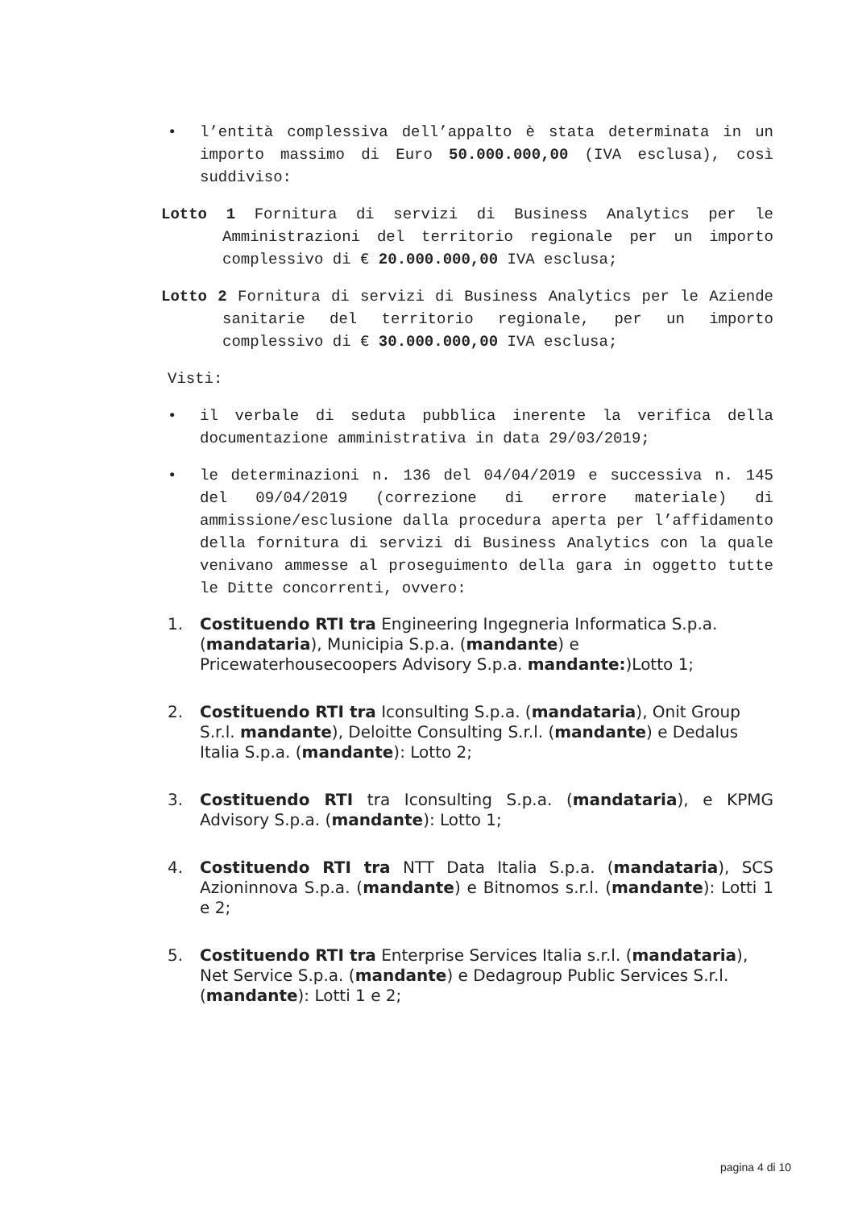• l’entità complessiva dell’appalto è stata determinata in un importo massimo di Euro 50.000.000,00 (IVA esclusa), così suddiviso:
Lotto 1 Fornitura di servizi di Business Analytics per le Amministrazioni del territorio regionale per un importo complessivo di € 20.000.000,00 IVA esclusa;
Lotto 2 Fornitura di servizi di Business Analytics per le Aziende sanitarie del territorio regionale, per un importo complessivo di € 30.000.000,00 IVA esclusa;
Visti:
• il verbale di seduta pubblica inerente la verifica della documentazione amministrativa in data 29/03/2019;
• le determinazioni n. 136 del 04/04/2019 e successiva n. 145 del 09/04/2019 (correzione di errore materiale) di ammissione/esclusione dalla procedura aperta per l’affidamento della fornitura di servizi di Business Analytics con la quale venivano ammesse al proseguimento della gara in oggetto tutte le Ditte concorrenti, ovvero:
1. Costituendo RTI tra Engineering Ingegneria Informatica S.p.a. (mandataria), Municipia S.p.a. (mandante) e Pricewaterhousecoopers Advisory S.p.a. mandante:)Lotto 1;
2. Costituendo RTI tra Iconsulting S.p.a. (mandataria), Onit Group S.r.l. mandante), Deloitte Consulting S.r.l. (mandante) e Dedalus Italia S.p.a. (mandante): Lotto 2;
3. Costituendo RTI tra Iconsulting S.p.a. (mandataria), e KPMG Advisory S.p.a. (mandante): Lotto 1;
4. Costituendo RTI tra NTT Data Italia S.p.a. (mandataria), SCS Azioninnova S.p.a. (mandante) e Bitnomos s.r.l. (mandante): Lotti 1 e 2;
5. Costituendo RTI tra Enterprise Services Italia s.r.l. (mandataria), Net Service S.p.a. (mandante) e Dedagroup Public Services S.r.l. (mandante): Lotti 1 e 2;
pagina 4 di 10